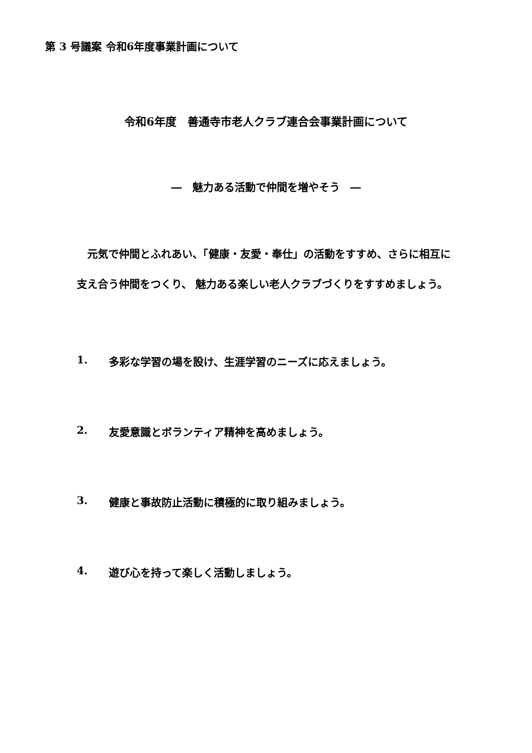第 3 号議案 令和6年度事業計画について
令和6年度　善通寺市老人クラブ連合会事業計画について
―　魅力ある活動で仲間を増やそう　―
元気で仲間とふれあい、「健康・友愛・奉仕」の活動をすすめ、さらに相互に支え合う仲間をつくり、 魅力ある楽しい老人クラブづくりをすすめましょう。
1. 多彩な学習の場を設け、生涯学習のニーズに応えましょう。
2. 友愛意識とボランティア精神を高めましょう。
3. 健康と事故防止活動に積極的に取り組みましょう。
4. 遊び心を持って楽しく活動しましょう。